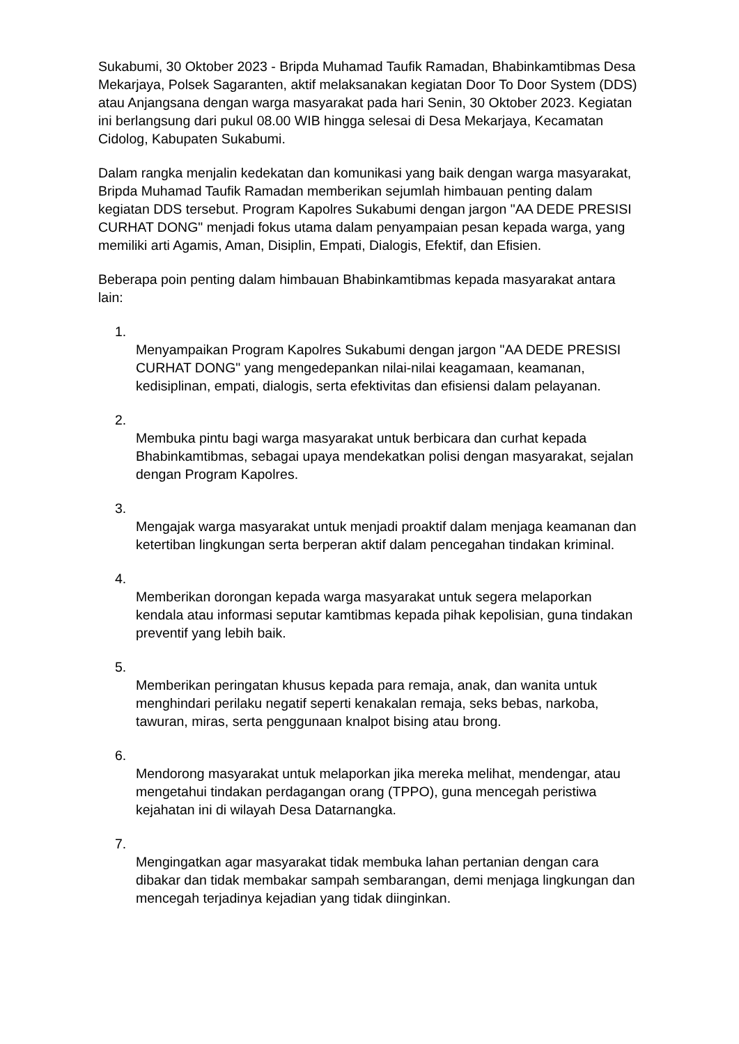Sukabumi, 30 Oktober 2023 - Bripda Muhamad Taufik Ramadan, Bhabinkamtibmas Desa Mekarjaya, Polsek Sagaranten, aktif melaksanakan kegiatan Door To Door System (DDS) atau Anjangsana dengan warga masyarakat pada hari Senin, 30 Oktober 2023. Kegiatan ini berlangsung dari pukul 08.00 WIB hingga selesai di Desa Mekarjaya, Kecamatan Cidolog, Kabupaten Sukabumi.
Dalam rangka menjalin kedekatan dan komunikasi yang baik dengan warga masyarakat, Bripda Muhamad Taufik Ramadan memberikan sejumlah himbauan penting dalam kegiatan DDS tersebut. Program Kapolres Sukabumi dengan jargon "AA DEDE PRESISI CURHAT DONG" menjadi fokus utama dalam penyampaian pesan kepada warga, yang memiliki arti Agamis, Aman, Disiplin, Empati, Dialogis, Efektif, dan Efisien.
Beberapa poin penting dalam himbauan Bhabinkamtibmas kepada masyarakat antara lain:
1.
Menyampaikan Program Kapolres Sukabumi dengan jargon "AA DEDE PRESISI CURHAT DONG" yang mengedepankan nilai-nilai keagamaan, keamanan, kedisiplinan, empati, dialogis, serta efektivitas dan efisiensi dalam pelayanan.
2.
Membuka pintu bagi warga masyarakat untuk berbicara dan curhat kepada Bhabinkamtibmas, sebagai upaya mendekatkan polisi dengan masyarakat, sejalan dengan Program Kapolres.
3.
Mengajak warga masyarakat untuk menjadi proaktif dalam menjaga keamanan dan ketertiban lingkungan serta berperan aktif dalam pencegahan tindakan kriminal.
4.
Memberikan dorongan kepada warga masyarakat untuk segera melaporkan kendala atau informasi seputar kamtibmas kepada pihak kepolisian, guna tindakan preventif yang lebih baik.
5.
Memberikan peringatan khusus kepada para remaja, anak, dan wanita untuk menghindari perilaku negatif seperti kenakalan remaja, seks bebas, narkoba, tawuran, miras, serta penggunaan knalpot bising atau brong.
6.
Mendorong masyarakat untuk melaporkan jika mereka melihat, mendengar, atau mengetahui tindakan perdagangan orang (TPPO), guna mencegah peristiwa kejahatan ini di wilayah Desa Datarnangka.
7.
Mengingatkan agar masyarakat tidak membuka lahan pertanian dengan cara dibakar dan tidak membakar sampah sembarangan, demi menjaga lingkungan dan mencegah terjadinya kejadian yang tidak diinginkan.